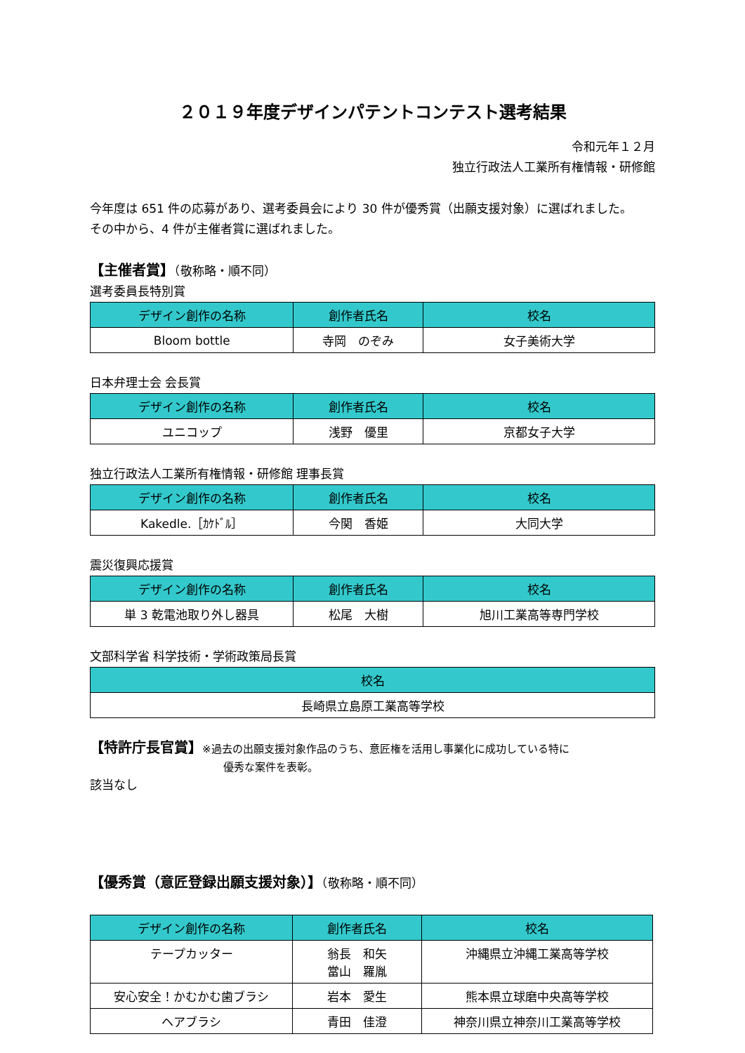２０１９年度デザインパテントコンテスト選考結果
令和元年１２月
独立行政法人工業所有権情報・研修館
今年度は 651 件の応募があり、選考委員会により 30 件が優秀賞（出願支援対象）に選ばれました。
その中から、4 件が主催者賞に選ばれました。
【主催者賞】（敬称略・順不同）
選考委員長特別賞
| デザイン創作の名称 | 創作者氏名 | 校名 |
| --- | --- | --- |
| Bloom bottle | 寺岡 のぞみ | 女子美術大学 |
日本弁理士会 会長賞
| デザイン創作の名称 | 創作者氏名 | 校名 |
| --- | --- | --- |
| ユニコップ | 浅野 優里 | 京都女子大学 |
独立行政法人工業所有権情報・研修館 理事長賞
| デザイン創作の名称 | 創作者氏名 | 校名 |
| --- | --- | --- |
| Kakedle.［ｶｹﾄﾞﾙ］ | 今関 香姫 | 大同大学 |
震災復興応援賞
| デザイン創作の名称 | 創作者氏名 | 校名 |
| --- | --- | --- |
| 単 3 乾電池取り外し器具 | 松尾 大樹 | 旭川工業高等専門学校 |
文部科学省 科学技術・学術政策局長賞
| 校名 |
| --- |
| 長崎県立島原工業高等学校 |
【特許庁長官賞】※過去の出願支援対象作品のうち、意匠権を活用し事業化に成功している特に
優秀な案件を表彰。
該当なし
【優秀賞（意匠登録出願支援対象）】（敬称略・順不同）
| デザイン創作の名称 | 創作者氏名 | 校名 |
| --- | --- | --- |
| テープカッター | 翁長 和矢 當山 羅胤 | 沖縄県立沖縄工業高等学校 |
| 安心安全！かむかむ歯ブラシ | 岩本 愛生 | 熊本県立球磨中央高等学校 |
| ヘアブラシ | 青田 佳澄 | 神奈川県立神奈川工業高等学校 |